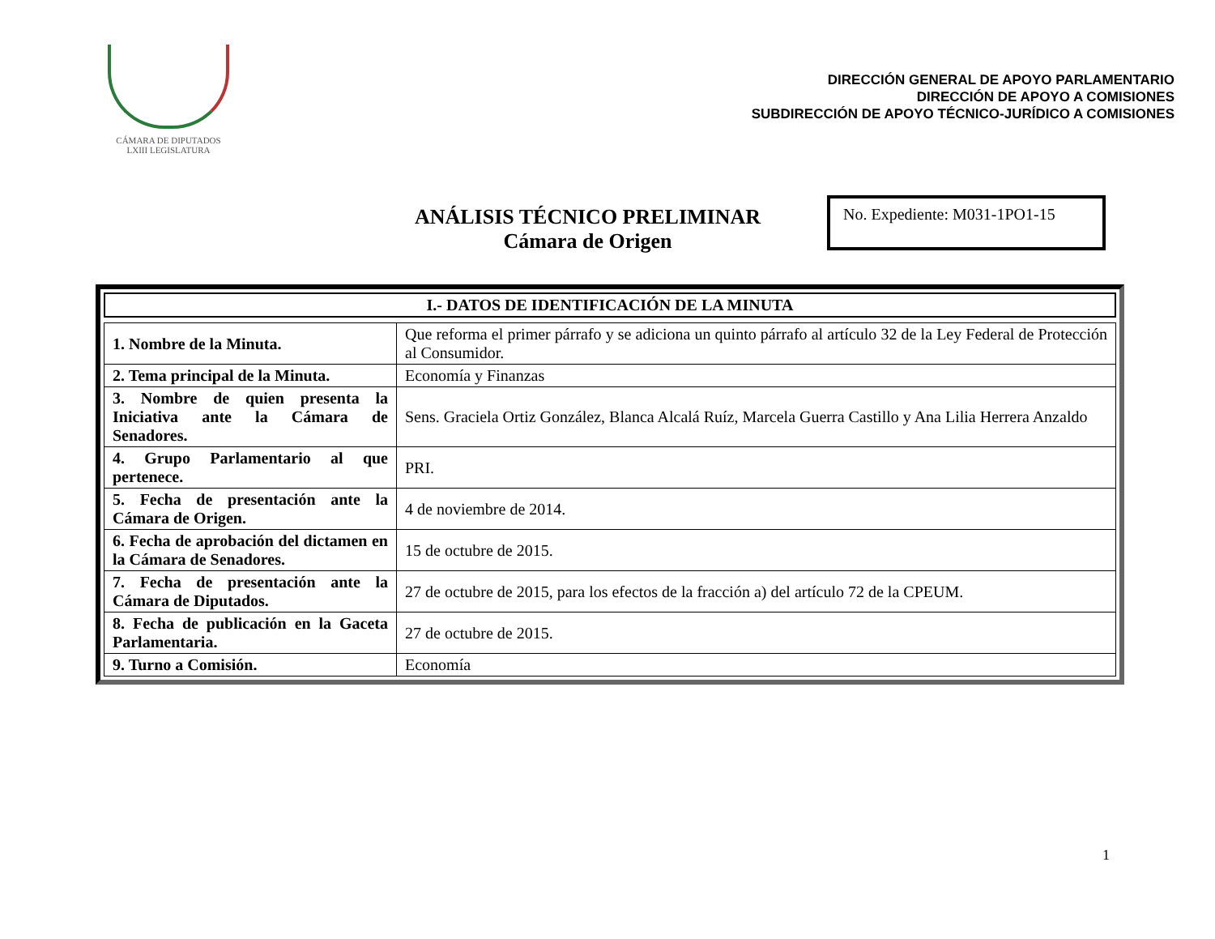CÁMARA DE DIPUTADOS
LXIII LEGISLATURA
DIRECCIÓN GENERAL DE APOYO PARLAMENTARIO
DIRECCIÓN DE APOYO A COMISIONES
SUBDIRECCIÓN DE APOYO TÉCNICO-JURÍDICO A COMISIONES
ANÁLISIS TÉCNICO PRELIMINAR
Cámara de Origen
No. Expediente: M031-1PO1-15
I.- DATOS DE IDENTIFICACIÓN DE LA MINUTA
| 1. Nombre de la Minuta. | Que reforma el primer párrafo y se adiciona un quinto párrafo al artículo 32 de la Ley Federal de Protección al Consumidor. |
| 2. Tema principal de la Minuta. | Economía y Finanzas |
| 3. Nombre de quien presenta la Iniciativa ante la Cámara de Senadores. | Sens. Graciela Ortiz González, Blanca Alcalá Ruíz, Marcela Guerra Castillo y Ana Lilia Herrera Anzaldo |
| 4. Grupo Parlamentario al que pertenece. | PRI. |
| 5. Fecha de presentación ante la Cámara de Origen. | 4 de noviembre de 2014. |
| 6. Fecha de aprobación del dictamen en la Cámara de Senadores. | 15 de octubre de 2015. |
| 7. Fecha de presentación ante la Cámara de Diputados. | 27 de octubre de 2015, para los efectos de la fracción a) del artículo 72 de la CPEUM. |
| 8. Fecha de publicación en la Gaceta Parlamentaria. | 27 de octubre de 2015. |
| 9. Turno a Comisión. | Economía |
1